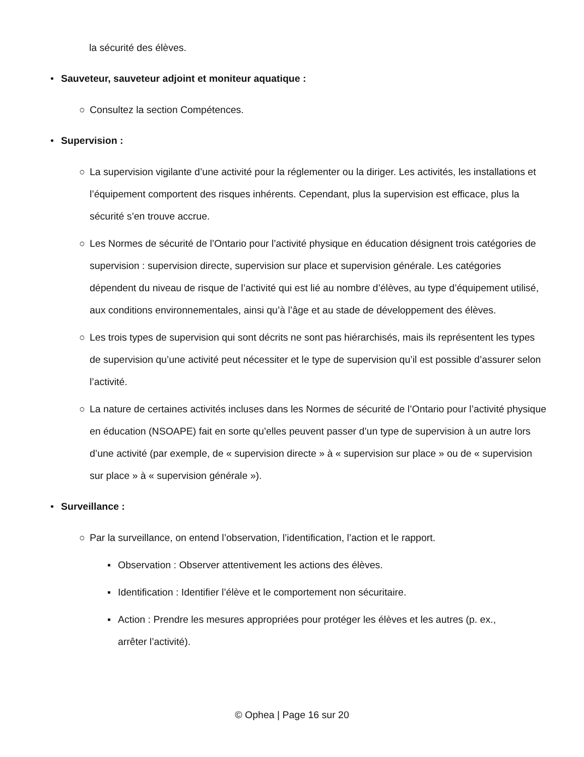la sécurité des élèves.
• Sauveteur, sauveteur adjoint et moniteur aquatique :
○ Consultez la section Compétences.
• Supervision :
○ La supervision vigilante d’une activité pour la réglementer ou la diriger. Les activités, les installations et l’équipement comportent des risques inhérents. Cependant, plus la supervision est efficace, plus la sécurité s’en trouve accrue.
○ Les Normes de sécurité de l’Ontario pour l’activité physique en éducation désignent trois catégories de supervision : supervision directe, supervision sur place et supervision générale. Les catégories dépendent du niveau de risque de l’activité qui est lié au nombre d’élèves, au type d’équipement utilisé, aux conditions environnementales, ainsi qu’à l’âge et au stade de développement des élèves.
○ Les trois types de supervision qui sont décrits ne sont pas hiérarchisés, mais ils représentent les types de supervision qu’une activité peut nécessiter et le type de supervision qu’il est possible d’assurer selon l’activité.
○ La nature de certaines activités incluses dans les Normes de sécurité de l’Ontario pour l’activité physique en éducation (NSOAPE) fait en sorte qu’elles peuvent passer d’un type de supervision à un autre lors d’une activité (par exemple, de « supervision directe » à « supervision sur place » ou de « supervision sur place » à « supervision générale »).
• Surveillance :
○ Par la surveillance, on entend l’observation, l’identification, l’action et le rapport.
▪ Observation : Observer attentivement les actions des élèves.
▪ Identification : Identifier l’élève et le comportement non sécuritaire.
▪ Action : Prendre les mesures appropriées pour protéger les élèves et les autres (p. ex., arrêter l’activité).
© Ophea | Page 16 sur 20